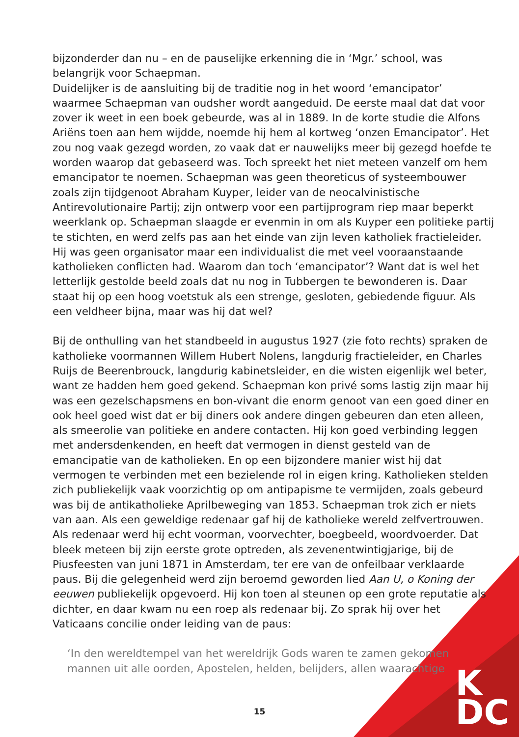bijzonderder dan nu – en de pauselijke erkenning die in ‘Mgr.’ school, was belangrijk voor Schaepman.
Duidelijker is de aansluiting bij de traditie nog in het woord ‘emancipator’ waarmee Schaepman van oudsher wordt aangeduid. De eerste maal dat dat voor zover ik weet in een boek gebeurde, was al in 1889. In de korte studie die Alfons Ariëns toen aan hem wijdde, noemde hij hem al kortweg ‘onzen Emancipator’. Het zou nog vaak gezegd worden, zo vaak dat er nauwelijks meer bij gezegd hoefde te worden waarop dat gebaseerd was. Toch spreekt het niet meteen vanzelf om hem emancipator te noemen. Schaepman was geen theoreticus of systeembouwer zoals zijn tijdgenoot Abraham Kuyper, leider van de neocalvinistische Antirevolutionaire Partij; zijn ontwerp voor een partijprogram riep maar beperkt weerklank op. Schaepman slaagde er evenmin in om als Kuyper een politieke partij te stichten, en werd zelfs pas aan het einde van zijn leven katholiek fractieleider. Hij was geen organisator maar een individualist die met veel vooraanstaande katholieken conflicten had. Waarom dan toch ‘emancipator’? Want dat is wel het letterlijk gestolde beeld zoals dat nu nog in Tubbergen te bewonderen is. Daar staat hij op een hoog voetstuk als een strenge, gesloten, gebiedende figuur. Als een veldheer bijna, maar was hij dat wel?
Bij de onthulling van het standbeeld in augustus 1927 (zie foto rechts) spraken de katholieke voormannen Willem Hubert Nolens, langdurig fractieleider, en Charles Ruijs de Beerenbrouck, langdurig kabinetsleider, en die wisten eigenlijk wel beter, want ze hadden hem goed gekend. Schaepman kon privé soms lastig zijn maar hij was een gezelschapsmens en bon-vivant die enorm genoot van een goed diner en ook heel goed wist dat er bij diners ook andere dingen gebeuren dan eten alleen, als smeerolie van politieke en andere contacten. Hij kon goed verbinding leggen met andersdenkenden, en heeft dat vermogen in dienst gesteld van de emancipatie van de katholieken. En op een bijzondere manier wist hij dat vermogen te verbinden met een bezielende rol in eigen kring. Katholieken stelden zich publiekelijk vaak voorzichtig op om antipapisme te vermijden, zoals gebeurd was bij de antikatholieke Aprilbeweging van 1853. Schaepman trok zich er niets van aan. Als een geweldige redenaar gaf hij de katholieke wereld zelfvertrouwen. Als redenaar werd hij echt voorman, voorvechter, boegbeeld, woordvoerder. Dat bleek meteen bij zijn eerste grote optreden, als zevenentwintigjarige, bij de Piusfeesten van juni 1871 in Amsterdam, ter ere van de onfeilbaar verklaarde paus. Bij die gelegenheid werd zijn beroemd geworden lied Aan U, o Koning der eeuwen publiekelijk opgevoerd. Hij kon toen al steunen op een grote reputatie als dichter, en daar kwam nu een roep als redenaar bij. Zo sprak hij over het Vaticaans concilie onder leiding van de paus:
‘In den wereldtempel van het wereldrijk Gods waren te zamen gekomen mannen uit alle oorden, Apostelen, helden, belijders, allen waarachtige
15
K
DC